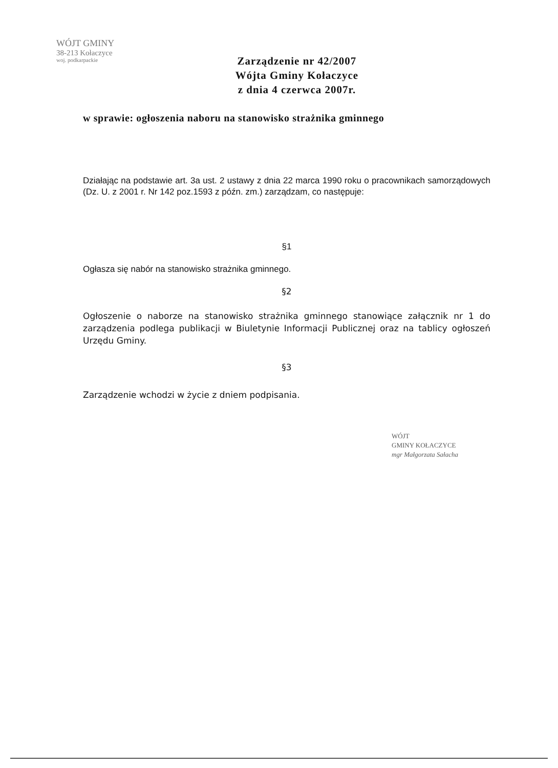WÓJT GMINY
38-213 Kołaczyce
woj. podkarpackie
Zarządzenie nr 42/2007
Wójta Gminy Kołaczyce
z dnia 4 czerwca 2007r.
w sprawie: ogłoszenia naboru na stanowisko strażnika gminnego
Działając na podstawie art. 3a ust. 2 ustawy z dnia 22 marca 1990 roku o pracownikach samorządowych (Dz. U. z 2001 r. Nr 142 poz.1593 z późn. zm.) zarządzam, co następuje:
§1
Ogłasza się nabór na stanowisko strażnika gminnego.
§2
Ogłoszenie o naborze na stanowisko strażnika gminnego stanowiące załącznik nr 1 do zarządzenia podlega publikacji w Biuletynie Informacji Publicznej oraz na tablicy ogłoszeń Urzędu Gminy.
§3
Zarządzenie wchodzi w życie z dniem podpisania.
WÓJT
GMINY KOŁACZYCE
mgr Małgorzata Sałacha